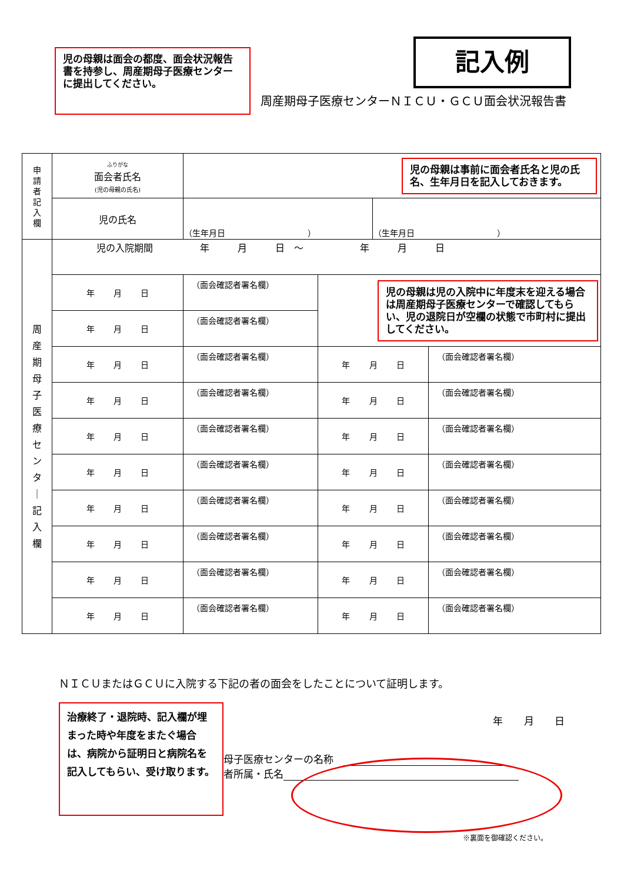児の母親は面会の都度、面会状況報告書を持参し、周産期母子医療センターに提出してください。
記入例
周産期母子医療センターＮＩＣＵ・ＧＣＵ面会状況報告書
| 申 請 者 記 入 欄 | ふりがな 面会者氏名 (児の母親の氏名) | 児の母親は事前に面会者氏名と児の氏名、生年月日を記入しておきます。 | | | |
| | 児の氏名 | （生年月日 ） | | （生年月日 ） | |
| 周 産 期 母 子 医 療 セ ン タ ｜ 記 入 欄 | 児の入院期間 年 月 日 ～ 年 月 日 | | | | |
| | 年 月 日 | （面会確認者署名欄） | 児の母親は児の入院中に年度末を迎える場合は周産期母子医療センターで確認してもらい、児の退院日が空欄の状態で市町村に提出してください。 | | |
| | 年 月 日 | （面会確認者署名欄） | | | |
| | 年 月 日 | （面会確認者署名欄） | 年 月 日 | | （面会確認者署名欄） |
| | 年 月 日 | （面会確認者署名欄） | 年 月 日 | | （面会確認者署名欄） |
| | 年 月 日 | （面会確認者署名欄） | 年 月 日 | | （面会確認者署名欄） |
| | 年 月 日 | （面会確認者署名欄） | 年 月 日 | | （面会確認者署名欄） |
| | 年 月 日 | （面会確認者署名欄） | 年 月 日 | | （面会確認者署名欄） |
| | 年 月 日 | （面会確認者署名欄） | 年 月 日 | | （面会確認者署名欄） |
| | 年 月 日 | （面会確認者署名欄） | 年 月 日 | | （面会確認者署名欄） |
| | 年 月 日 | （面会確認者署名欄） | 年 月 日 | | （面会確認者署名欄） |
ＮＩＣＵまたはＧＣＵに入院する下記の者の面会をしたことについて証明します。
治療終了・退院時、記入欄が埋まった時や年度をまたぐ場合は、病院から証明日と病院名を記入してもらい、受け取ります。
年 月 日
母子医療センターの名称　
者所属・氏名
※裏面を御確認ください。